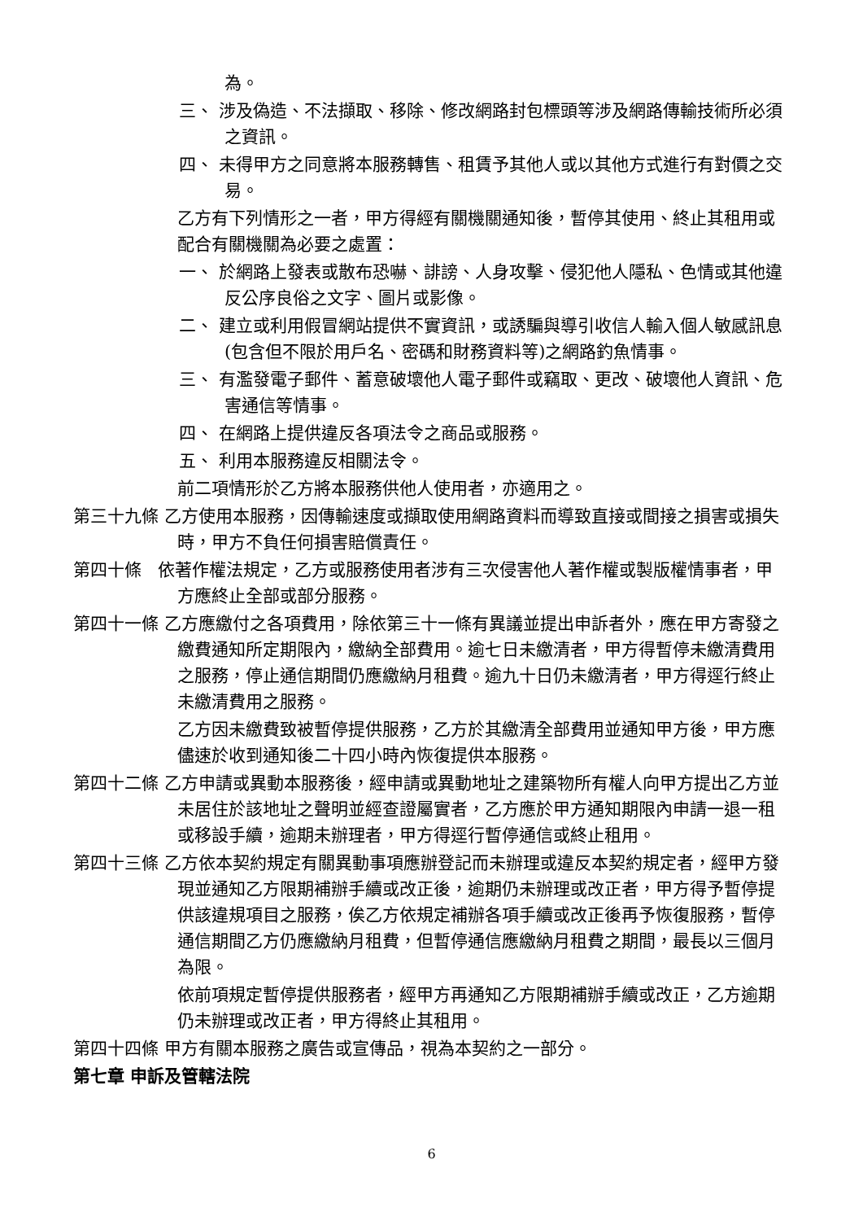為。
三、 涉及偽造、不法擷取、移除、修改網路封包標頭等涉及網路傳輸技術所必須之資訊。
四、 未得甲方之同意將本服務轉售、租賃予其他人或以其他方式進行有對價之交易。
乙方有下列情形之一者，甲方得經有關機關通知後，暫停其使用、終止其租用或配合有關機關為必要之處置：
一、 於網路上發表或散布恐嚇、誹謗、人身攻擊、侵犯他人隱私、色情或其他違反公序良俗之文字、圖片或影像。
二、 建立或利用假冒網站提供不實資訊，或誘騙與導引收信人輸入個人敏感訊息(包含但不限於用戶名、密碼和財務資料等)之網路釣魚情事。
三、 有濫發電子郵件、蓄意破壞他人電子郵件或竊取、更改、破壞他人資訊、危害通信等情事。
四、 在網路上提供違反各項法令之商品或服務。
五、 利用本服務違反相關法令。
前二項情形於乙方將本服務供他人使用者，亦適用之。
第三十九條 乙方使用本服務，因傳輸速度或擷取使用網路資料而導致直接或間接之損害或損失時，甲方不負任何損害賠償責任。
第四十條 依著作權法規定，乙方或服務使用者涉有三次侵害他人著作權或製版權情事者，甲方應終止全部或部分服務。
第四十一條 乙方應繳付之各項費用，除依第三十一條有異議並提出申訴者外，應在甲方寄發之繳費通知所定期限內，繳納全部費用。逾七日未繳清者，甲方得暫停未繳清費用之服務，停止通信期間仍應繳納月租費。逾九十日仍未繳清者，甲方得逕行終止未繳清費用之服務。
乙方因未繳費致被暫停提供服務，乙方於其繳清全部費用並通知甲方後，甲方應儘速於收到通知後二十四小時內恢復提供本服務。
第四十二條 乙方申請或異動本服務後，經申請或異動地址之建築物所有權人向甲方提出乙方並未居住於該地址之聲明並經查證屬實者，乙方應於甲方通知期限內申請一退一租或移設手續，逾期未辦理者，甲方得逕行暫停通信或終止租用。
第四十三條 乙方依本契約規定有關異動事項應辦登記而未辦理或違反本契約規定者，經甲方發現並通知乙方限期補辦手續或改正後，逾期仍未辦理或改正者，甲方得予暫停提供該違規項目之服務，俟乙方依規定補辦各項手續或改正後再予恢復服務，暫停通信期間乙方仍應繳納月租費，但暫停通信應繳納月租費之期間，最長以三個月為限。
依前項規定暫停提供服務者，經甲方再通知乙方限期補辦手續或改正，乙方逾期仍未辦理或改正者，甲方得終止其租用。
第四十四條 甲方有關本服務之廣告或宣傳品，視為本契約之一部分。
第七章 申訴及管轄法院
6